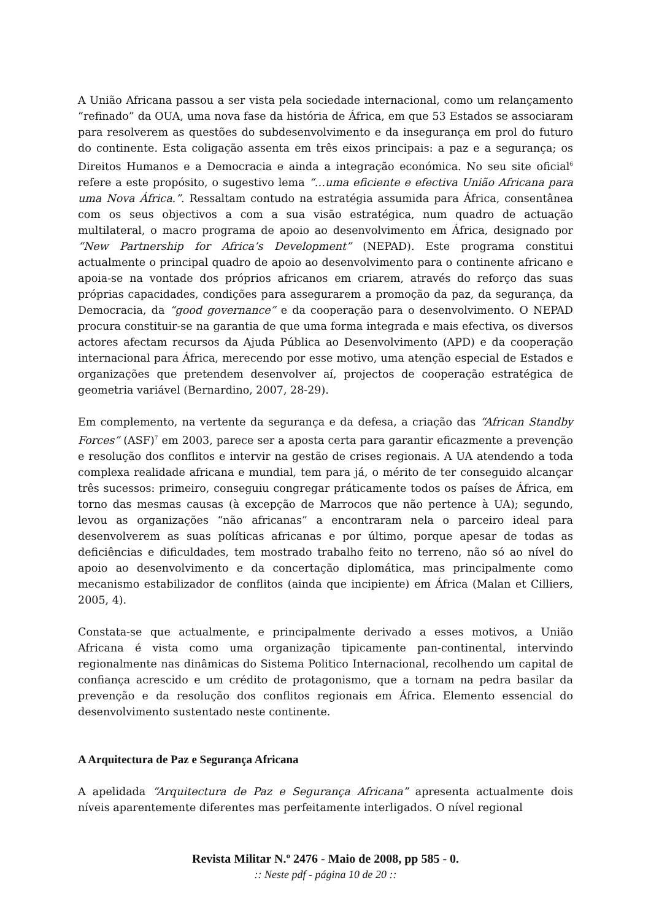A União Africana passou a ser vista pela sociedade internacional, como um relançamento “refinado” da OUA, uma nova fase da história de África, em que 53 Estados se associaram para resolverem as questões do subdesenvolvimento e da insegurança em prol do futuro do continente. Esta coligação assenta em três eixos principais: a paz e a segurança; os Direitos Humanos e a Democracia e ainda a integração económica. No seu site oficial<sup>6</sup> refere a este propósito, o sugestivo lema “…uma eficiente e efectiva União Africana para uma Nova África.”. Ressaltam contudo na estratégia assumida para África, consentânea com os seus objectivos a com a sua visão estratégica, num quadro de actuação multilateral, o macro programa de apoio ao desenvolvimento em África, designado por “New Partnership for Africa’s Development” (NEPAD). Este programa constitui actualmente o principal quadro de apoio ao desenvolvimento para o continente africano e apoia-se na vontade dos próprios africanos em criarem, através do reforço das suas próprias capacidades, condições para assegurarem a promoção da paz, da segurança, da Democracia, da “good governance” e da cooperação para o desenvolvimento. O NEPAD procura constituir-se na garantia de que uma forma integrada e mais efectiva, os diversos actores afectam recursos da Ajuda Pública ao Desenvolvimento (APD) e da cooperação internacional para África, merecendo por esse motivo, uma atenção especial de Estados e organizações que pretendem desenvolver aí, projectos de cooperação estratégica de geometria variável (Bernardino, 2007, 28-29).
Em complemento, na vertente da segurança e da defesa, a criação das “African Standby Forces” (ASF)<sup>7</sup> em 2003, parece ser a aposta certa para garantir eficazmente a prevenção e resolução dos conflitos e intervir na gestão de crises regionais. A UA atendendo a toda complexa realidade africana e mundial, tem para já, o mérito de ter conseguido alcançar três sucessos: primeiro, conseguiu congregar práticamente todos os países de África, em torno das mesmas causas (à excepção de Marrocos que não pertence à UA); segundo, levou as organizações “não africanas” a encontraram nela o parceiro ideal para desenvolverem as suas políticas africanas e por último, porque apesar de todas as deficiências e dificuldades, tem mostrado trabalho feito no terreno, não só ao nível do apoio ao desenvolvimento e da concertação diplomática, mas principalmente como mecanismo estabilizador de conflitos (ainda que incipiente) em África (Malan et Cilliers, 2005, 4).
Constata-se que actualmente, e principalmente derivado a esses motivos, a União Africana é vista como uma organização tipicamente pan-continental, intervindo regionalmente nas dinâmicas do Sistema Politico Internacional, recolhendo um capital de confiança acrescido e um crédito de protagonismo, que a tornam na pedra basilar da prevenção e da resolução dos conflitos regionais em África. Elemento essencial do desenvolvimento sustentado neste continente.
A Arquitectura de Paz e Segurança Africana
A apelidada “Arquitectura de Paz e Segurança Africana” apresenta actualmente dois níveis aparentemente diferentes mas perfeitamente interligados. O nível regional
Revista Militar N.º 2476 - Maio de 2008, pp 585 - 0.:: Neste pdf - página 10 de 20 ::